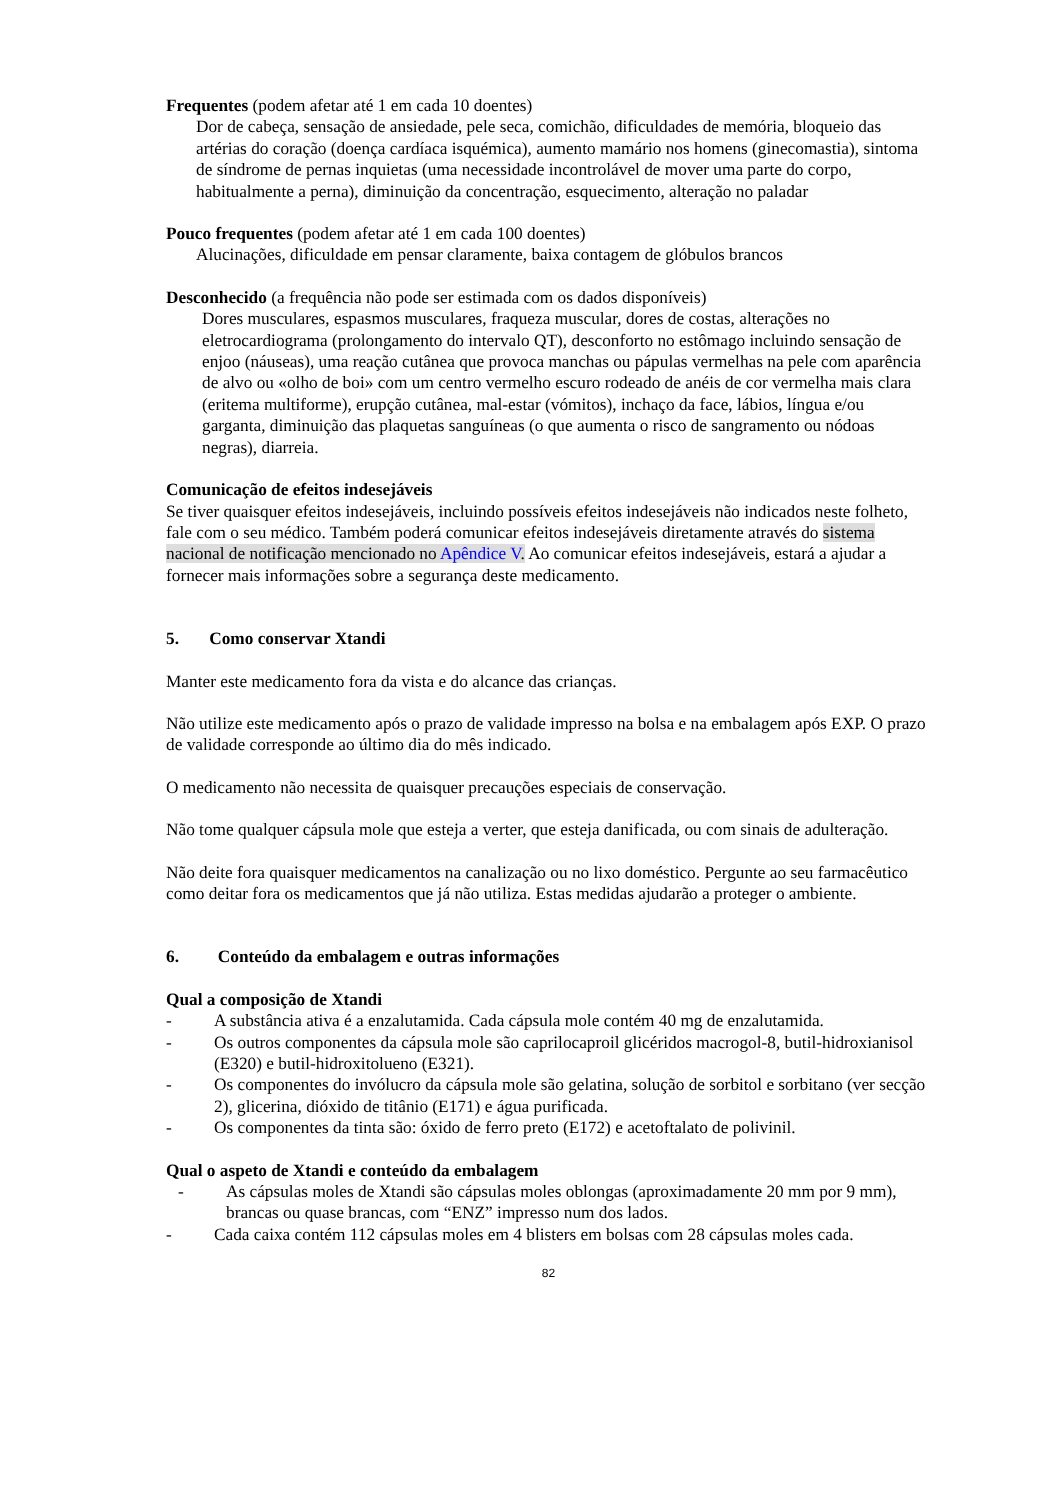Frequentes (podem afetar até 1 em cada 10 doentes)
Dor de cabeça, sensação de ansiedade, pele seca, comichão, dificuldades de memória, bloqueio das artérias do coração (doença cardíaca isquémica), aumento mamário nos homens (ginecomastia), sintoma de síndrome de pernas inquietas (uma necessidade incontrolável de mover uma parte do corpo, habitualmente a perna), diminuição da concentração, esquecimento, alteração no paladar
Pouco frequentes (podem afetar até 1 em cada 100 doentes)
Alucinações, dificuldade em pensar claramente, baixa contagem de glóbulos brancos
Desconhecido (a frequência não pode ser estimada com os dados disponíveis)
Dores musculares, espasmos musculares, fraqueza muscular, dores de costas, alterações no eletrocardiograma (prolongamento do intervalo QT), desconforto no estômago incluindo sensação de enjoo (náuseas), uma reação cutânea que provoca manchas ou pápulas vermelhas na pele com aparência de alvo ou «olho de boi» com um centro vermelho escuro rodeado de anéis de cor vermelha mais clara (eritema multiforme), erupção cutânea, mal-estar (vómitos), inchaço da face, lábios, língua e/ou garganta, diminuição das plaquetas sanguíneas (o que aumenta o risco de sangramento ou nódoas negras), diarreia.
Comunicação de efeitos indesejáveis
Se tiver quaisquer efeitos indesejáveis, incluindo possíveis efeitos indesejáveis não indicados neste folheto, fale com o seu médico. Também poderá comunicar efeitos indesejáveis diretamente através do sistema nacional de notificação mencionado no Apêndice V. Ao comunicar efeitos indesejáveis, estará a ajudar a fornecer mais informações sobre a segurança deste medicamento.
5. Como conservar Xtandi
Manter este medicamento fora da vista e do alcance das crianças.
Não utilize este medicamento após o prazo de validade impresso na bolsa e na embalagem após EXP. O prazo de validade corresponde ao último dia do mês indicado.
O medicamento não necessita de quaisquer precauções especiais de conservação.
Não tome qualquer cápsula mole que esteja a verter, que esteja danificada, ou com sinais de adulteração.
Não deite fora quaisquer medicamentos na canalização ou no lixo doméstico. Pergunte ao seu farmacêutico como deitar fora os medicamentos que já não utiliza. Estas medidas ajudarão a proteger o ambiente.
6. Conteúdo da embalagem e outras informações
Qual a composição de Xtandi
- A substância ativa é a enzalutamida. Cada cápsula mole contém 40 mg de enzalutamida.
- Os outros componentes da cápsula mole são caprilocaproil glicéridos macrogol-8, butil-hidroxianisol (E320) e butil-hidroxitolueno (E321).
- Os componentes do invólucro da cápsula mole são gelatina, solução de sorbitol e sorbitano (ver secção 2), glicerina, dióxido de titânio (E171) e água purificada.
- Os componentes da tinta são: óxido de ferro preto (E172) e acetoftalato de polivinil.
Qual o aspeto de Xtandi e conteúdo da embalagem
- As cápsulas moles de Xtandi são cápsulas moles oblongas (aproximadamente 20 mm por 9 mm), brancas ou quase brancas, com “ENZ” impresso num dos lados.
- Cada caixa contém 112 cápsulas moles em 4 blisters em bolsas com 28 cápsulas moles cada.
82